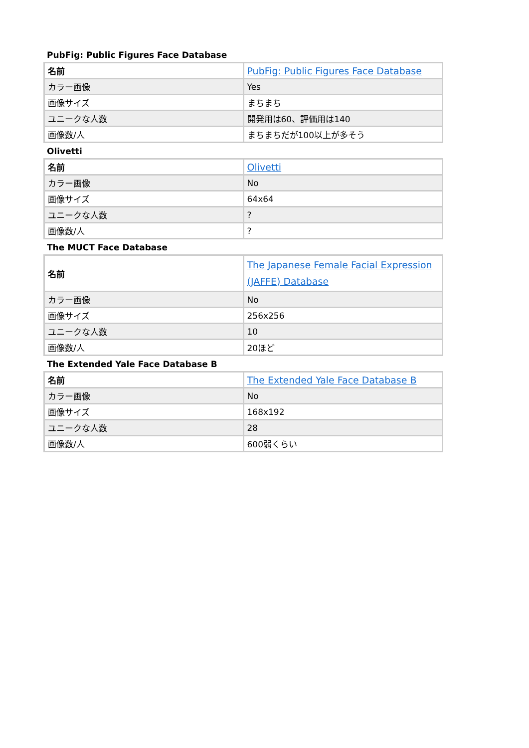PubFig: Public Figures Face Database
| 名前 | PubFig: Public Figures Face Database |
| カラー画像 | Yes |
| 画像サイズ | まちまち |
| ユニークな人数 | 開発用は60、評価用は140 |
| 画像数/人 | まちまちだが100以上が多そう |
Olivetti
| 名前 | Olivetti |
| カラー画像 | No |
| 画像サイズ | 64x64 |
| ユニークな人数 | ? |
| 画像数/人 | ? |
The MUCT Face Database
| 名前 | The Japanese Female Facial Expression (JAFFE) Database |
| カラー画像 | No |
| 画像サイズ | 256x256 |
| ユニークな人数 | 10 |
| 画像数/人 | 20ほど |
The Extended Yale Face Database B
| 名前 | The Extended Yale Face Database B |
| カラー画像 | No |
| 画像サイズ | 168x192 |
| ユニークな人数 | 28 |
| 画像数/人 | 600弱くらい |